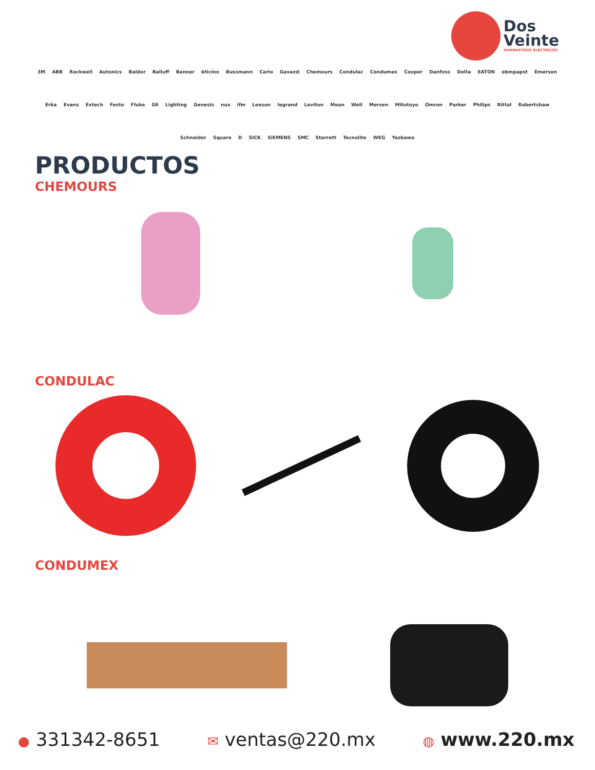Dos
Veinte
SUMINISTROS ELÉCTRICOS
3M ABB Rockwell Autonics Baldor Balluff Banner bticino Bussmann Carlo Gavazzi Chemours Condulac Condumex Cooper Danfoss Delta EATON ebmpapst Emerson Erka Evans Extech Festo Fluke GE Lighting Genesis nux ifm Leeson legrand Leviton Mean Well Mersen Mitutoyo Omron Parker Philips Rittal Robertshaw Schneider Square D SICK SIEMENS SMC Starrett Tecnolite WEG Yaskawa
PRODUCTOS
CHEMOURS
CONDULAC
CONDUMEX
● 331342-8651 ✉ ventas@220.mx ◍ www.220.mx